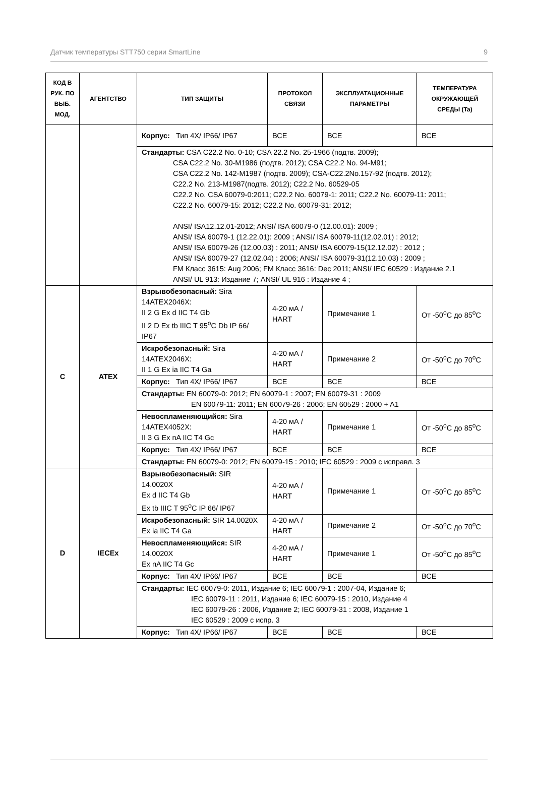Датчик температуры STT750 серии SmartLine 9
| КОД В РУК. ПО ВЫБ. МОД. | АГЕНТСТВО | ТИП ЗАЩИТЫ | ПРОТОКОЛ СВЯЗИ | ЭКСПЛУАТАЦИОННЫЕ ПАРАМЕТРЫ | ТЕМПЕРАТУРА ОКРУЖАЮЩЕЙ СРЕДЫ (Ta) |
| --- | --- | --- | --- | --- | --- |
| | | Корпус: Тип 4X/ IP66/ IP67 | ВСЕ | ВСЕ | ВСЕ |
| | | Стандарты: CSA C22.2 No. 0-10; CSA 22.2 No. 25-1966 (подтв. 2009); CSA C22.2 No. 30-M1986 (подтв. 2012); CSA C22.2 No. 94-M91; CSA C22.2 No. 142-M1987 (подтв. 2009); CSA-C22.2No.157-92 (подтв. 2012); C22.2 No. 213-M1987(подтв. 2012); C22.2 No. 60529-05 C22.2 No. CSA 60079-0:2011; C22.2 No. 60079-1: 2011; C22.2 No. 60079-11: 2011; C22.2 No. 60079-15: 2012; C22.2 No. 60079-31: 2012; ANSI/ ISA12.12.01-2012; ANSI/ ISA 60079-0 (12.00.01): 2009 ; ANSI/ ISA 60079-1 (12.22.01): 2009 ; ANSI/ ISA 60079-11(12.02.01) : 2012; ANSI/ ISA 60079-26 (12.00.03) : 2011; ANSI/ ISA 60079-15(12.12.02) : 2012 ; ANSI/ ISA 60079-27 (12.02.04) : 2006; ANSI/ ISA 60079-31(12.10.03) : 2009 ; FM Класс 3615: Aug 2006; FM Класс 3616: Dec 2011; ANSI/ IEC 60529 : Издание 2.1 ANSI/ UL 913: Издание 7; ANSI/ UL 916 : Издание 4 ; | | | |
| C | ATEX | Взрывобезопасный: Sira 14ATEX2046X: II 2 G Ex d IIC T4 Gb II 2 D Ex tb IIIC T 95<sup>o</sup>C Db IP 66/ IP67 | 4-20 мА / HART | Примечание 1 | От -50<sup>o</sup>C до 85<sup>o</sup>C |
| | | Искробезопасный: Sira 14ATEX2046X: II 1 G Ex ia IIC T4 Ga | 4-20 мА / HART | Примечание 2 | От -50<sup>o</sup>C до 70<sup>o</sup>C |
| | | Корпус: Тип 4X/ IP66/ IP67 | ВСЕ | ВСЕ | ВСЕ |
| | | Стандарты: EN 60079-0: 2012; EN 60079-1 : 2007; EN 60079-31 : 2009 EN 60079-11: 2011; EN 60079-26 : 2006; EN 60529 : 2000 + A1 | | | |
| | | Невоспламеняющийся: Sira 14ATEX4052X: II 3 G Ex nA IIC T4 Gc | 4-20 мА / HART | Примечание 1 | От -50<sup>o</sup>C до 85<sup>o</sup>C |
| | | Корпус: Тип 4X/ IP66/ IP67 | ВСЕ | ВСЕ | ВСЕ |
| | | Стандарты: EN 60079-0: 2012; EN 60079-15 : 2010; IEC 60529 : 2009 с исправл. 3 | | | |
| D | IECEx | Взрывобезопасный: SIR 14.0020X Ex d IIC T4 Gb Ex tb IIIC T 95<sup>o</sup>C IP 66/ IP67 | 4-20 мА / HART | Примечание 1 | От -50<sup>o</sup>C до 85<sup>o</sup>C |
| | | Искробезопасный: SIR 14.0020X Ex ia IIC T4 Ga | 4-20 мА / HART | Примечание 2 | От -50<sup>o</sup>C до 70<sup>o</sup>C |
| | | Невоспламеняющийся: SIR 14.0020X Ex nA IIC T4 Gc | 4-20 мА / HART | Примечание 1 | От -50<sup>o</sup>C до 85<sup>o</sup>C |
| | | Корпус: Тип 4X/ IP66/ IP67 | ВСЕ | ВСЕ | ВСЕ |
| | | Стандарты: IEC 60079-0: 2011, Издание 6; IEC 60079-1 : 2007-04, Издание 6; IEC 60079-11 : 2011, Издание 6; IEC 60079-15 : 2010, Издание 4 IEC 60079-26 : 2006, Издание 2; IEC 60079-31 : 2008, Издание 1 IEC 60529 : 2009 с испр. 3 | | | |
| | | Корпус: Тип 4X/ IP66/ IP67 | ВСЕ | ВСЕ | ВСЕ |